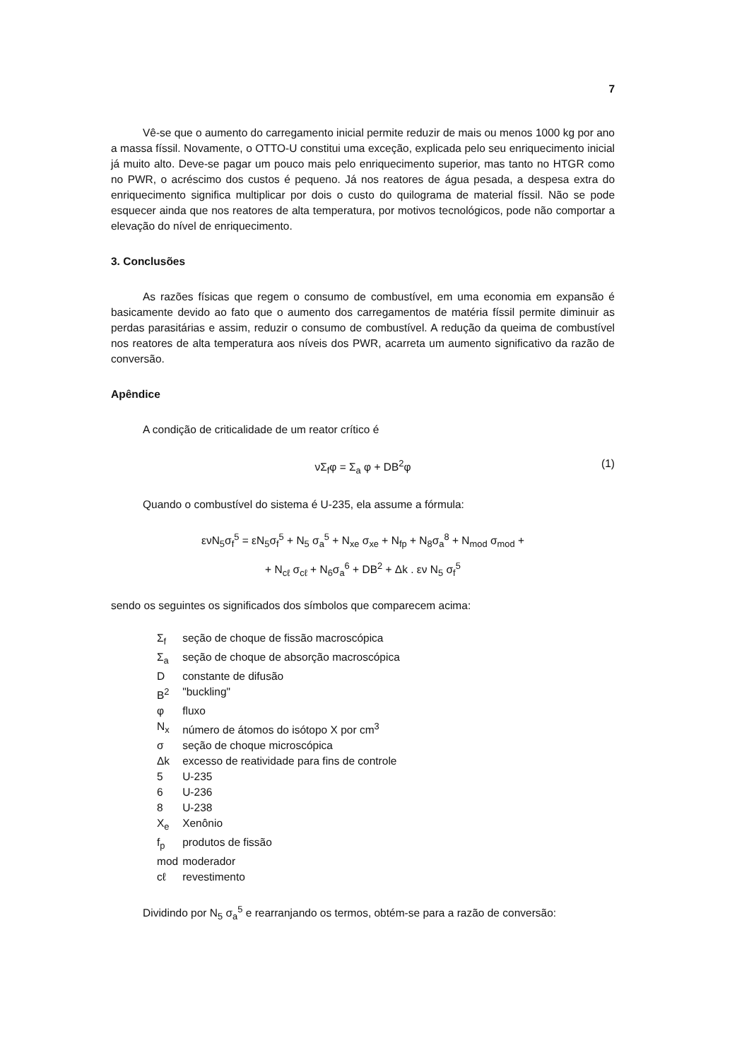7
Vê-se que o aumento do carregamento inicial permite reduzir de mais ou menos 1000 kg por ano a massa físsil. Novamente, o OTTO-U constitui uma exceção, explicada pelo seu enriquecimento inicial já muito alto. Deve-se pagar um pouco mais pelo enriquecimento superior, mas tanto no HTGR como no PWR, o acréscimo dos custos é pequeno. Já nos reatores de água pesada, a despesa extra do enriquecimento significa multiplicar por dois o custo do quilograma de material físsil. Não se pode esquecer ainda que nos reatores de alta temperatura, por motivos tecnológicos, pode não comportar a elevação do nível de enriquecimento.
3. Conclusões
As razões físicas que regem o consumo de combustível, em uma economia em expansão é basicamente devido ao fato que o aumento dos carregamentos de matéria físsil permite diminuir as perdas parasitárias e assim, reduzir o consumo de combustível. A redução da queima de combustível nos reatores de alta temperatura aos níveis dos PWR, acarreta um aumento significativo da razão de conversão.
Apêndice
A condição de criticalidade de um reator crítico é
νΣ<sub>f</sub>φ = Σ<sub>a</sub> φ + DB<sup>2</sup>φ (1)
Quando o combustível do sistema é U-235, ela assume a fórmula:
ενN<sub>5</sub>σ<sub>f</sub><sup>5</sup> = εN<sub>5</sub>σ<sub>f</sub><sup>5</sup> + N<sub>5</sub> σ<sub>a</sub><sup>5</sup> + N<sub>xe</sub> σ<sub>xe</sub> + N<sub>fp</sub> + N<sub>8</sub>σ<sub>a</sub><sup>8</sup> + N<sub>mod</sub> σ<sub>mod</sub> +
+ N<sub>cℓ</sub> σ<sub>cℓ</sub> + N<sub>6</sub>σ<sub>a</sub><sup>6</sup> + DB<sup>2</sup> + Δk . εν N<sub>5</sub> σ<sub>f</sub><sup>5</sup>
sendo os seguintes os significados dos símbolos que comparecem acima:
| Σ<sub>f</sub> | seção de choque de fissão macroscópica |
| Σ<sub>a</sub> | seção de choque de absorção macroscópica |
| D | constante de difusão |
| B<sup>2</sup> | "buckling" |
| φ | fluxo |
| N<sub>x</sub> | número de átomos do isótopo X por cm<sup>3</sup> |
| σ | seção de choque microscópica |
| Δk | excesso de reatividade para fins de controle |
| 5 | U-235 |
| 6 | U-236 |
| 8 | U-238 |
| X<sub>e</sub> | Xenônio |
| f<sub>p</sub> | produtos de fissão |
| mod | moderador |
| cℓ | revestimento |
Dividindo por N<sub>5</sub> σ<sub>a</sub><sup>5</sup> e rearranjando os termos, obtém-se para a razão de conversão: